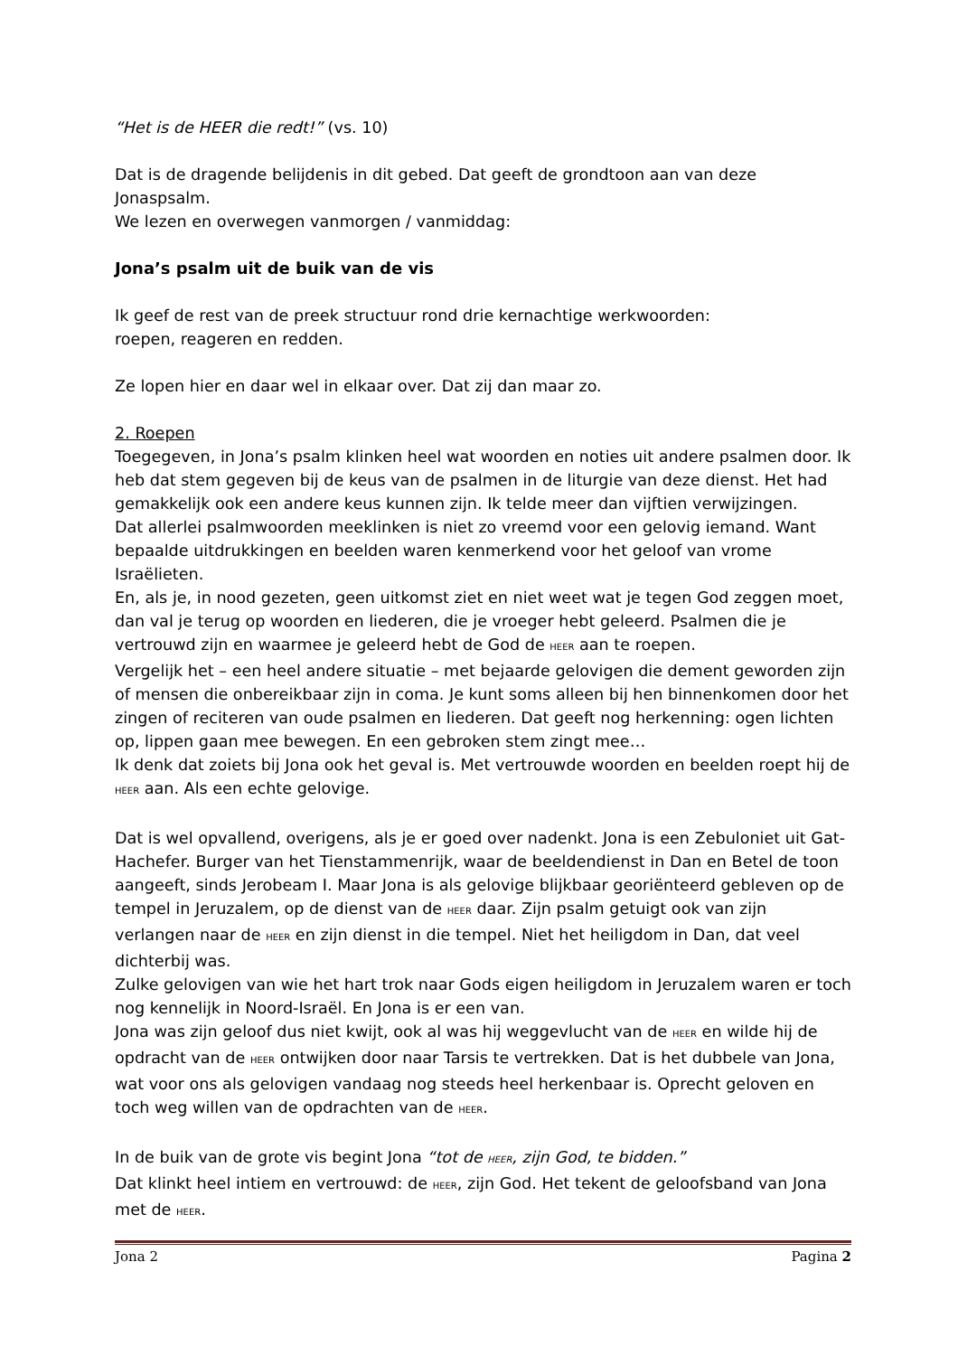“Het is de HEER die redt!” (vs. 10)
Dat is de dragende belijdenis in dit gebed. Dat geeft de grondtoon aan van deze Jonaspsalm.
We lezen en overwegen vanmorgen / vanmiddag:
Jona’s psalm uit de buik van de vis
Ik geef de rest van de preek structuur rond drie kernachtige werkwoorden:
roepen, reageren en redden.
Ze lopen hier en daar wel in elkaar over. Dat zij dan maar zo.
2. Roepen
Toegegeven, in Jona’s psalm klinken heel wat woorden en noties uit andere psalmen door. Ik heb dat stem gegeven bij de keus van de psalmen in de liturgie van deze dienst. Het had gemakkelijk ook een andere keus kunnen zijn. Ik telde meer dan vijftien verwijzingen.
Dat allerlei psalmwoorden meeklinken is niet zo vreemd voor een gelovig iemand. Want bepaalde uitdrukkingen en beelden waren kenmerkend voor het geloof van vrome Israëlieten.
En, als je, in nood gezeten, geen uitkomst ziet en niet weet wat je tegen God zeggen moet, dan val je terug op woorden en liederen, die je vroeger hebt geleerd. Psalmen die je vertrouwd zijn en waarmee je geleerd hebt de God de HEER aan te roepen.
Vergelijk het – een heel andere situatie – met bejaarde gelovigen die dement geworden zijn of mensen die onbereikbaar zijn in coma. Je kunt soms alleen bij hen binnenkomen door het zingen of reciteren van oude psalmen en liederen. Dat geeft nog herkenning: ogen lichten op, lippen gaan mee bewegen. En een gebroken stem zingt mee…
Ik denk dat zoiets bij Jona ook het geval is. Met vertrouwde woorden en beelden roept hij de HEER aan. Als een echte gelovige.
Dat is wel opvallend, overigens, als je er goed over nadenkt. Jona is een Zebuloniet uit Gat-Hachefer. Burger van het Tienstammenrijk, waar de beeldendienst in Dan en Betel de toon aangeeft, sinds Jerobeam I. Maar Jona is als gelovige blijkbaar georiënteerd gebleven op de tempel in Jeruzalem, op de dienst van de HEER daar. Zijn psalm getuigt ook van zijn verlangen naar de HEER en zijn dienst in die tempel. Niet het heiligdom in Dan, dat veel dichterbij was.
Zulke gelovigen van wie het hart trok naar Gods eigen heiligdom in Jeruzalem waren er toch nog kennelijk in Noord-Israël. En Jona is er een van.
Jona was zijn geloof dus niet kwijt, ook al was hij weggevlucht van de HEER en wilde hij de opdracht van de HEER ontwijken door naar Tarsis te vertrekken. Dat is het dubbele van Jona, wat voor ons als gelovigen vandaag nog steeds heel herkenbaar is. Oprecht geloven en toch weg willen van de opdrachten van de HEER.
In de buik van de grote vis begint Jona “tot de HEER, zijn God, te bidden.”
Dat klinkt heel intiem en vertrouwd: de HEER, zijn God. Het tekent de geloofsband van Jona met de HEER.
Jona 2 Pagina 2